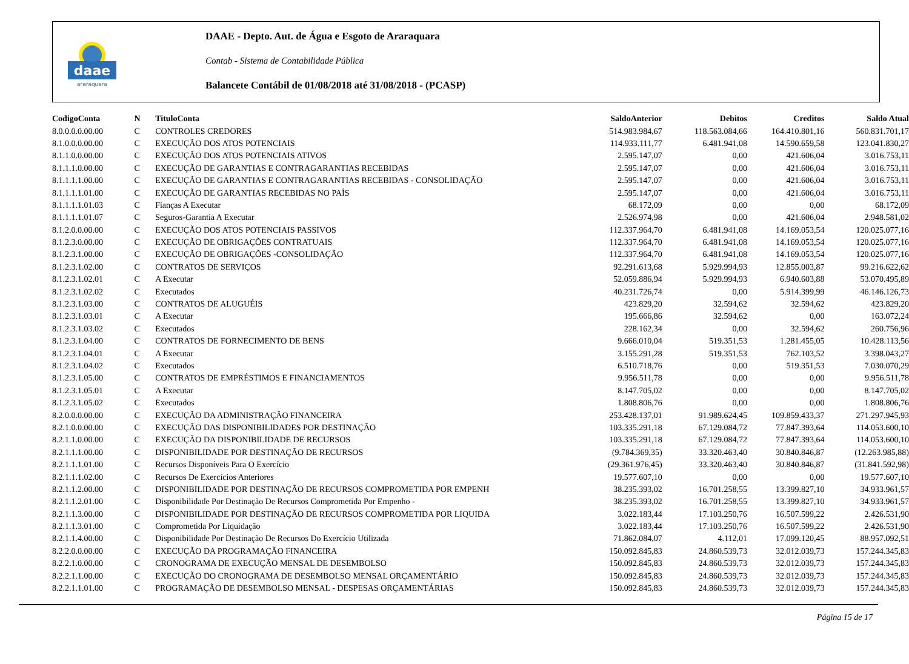daae
araraquara
DAAE - Depto. Aut. de Água e Esgoto de Araraquara
Contab - Sistema de Contabilidade Pública
Balancete Contábil de 01/08/2018 até 31/08/2018 - (PCASP)
| CodigoConta | N | TituloConta | SaldoAnterior | Debitos | Creditos | Saldo Atual |
| --- | --- | --- | --- | --- | --- | --- |
| 8.0.0.0.0.00.00 | C | CONTROLES CREDORES | 514.983.984,67 | 118.563.084,66 | 164.410.801,16 | 560.831.701,17 |
| 8.1.0.0.0.00.00 | C | EXECUÇÃO DOS ATOS POTENCIAIS | 114.933.111,77 | 6.481.941,08 | 14.590.659,58 | 123.041.830,27 |
| 8.1.1.0.0.00.00 | C | EXECUÇÃO DOS ATOS POTENCIAIS ATIVOS | 2.595.147,07 | 0,00 | 421.606,04 | 3.016.753,11 |
| 8.1.1.1.0.00.00 | C | EXECUÇÃO DE GARANTIAS E CONTRAGARANTIAS RECEBIDAS | 2.595.147,07 | 0,00 | 421.606,04 | 3.016.753,11 |
| 8.1.1.1.1.00.00 | C | EXECUÇÃO DE GARANTIAS E CONTRAGARANTIAS RECEBIDAS - CONSOLIDAÇÃO | 2.595.147,07 | 0,00 | 421.606,04 | 3.016.753,11 |
| 8.1.1.1.1.01.00 | C | EXECUÇÃO DE GARANTIAS RECEBIDAS NO PAÍS | 2.595.147,07 | 0,00 | 421.606,04 | 3.016.753,11 |
| 8.1.1.1.1.01.03 | C | Fianças A Executar | 68.172,09 | 0,00 | 0,00 | 68.172,09 |
| 8.1.1.1.1.01.07 | C | Seguros-Garantia A Executar | 2.526.974,98 | 0,00 | 421.606,04 | 2.948.581,02 |
| 8.1.2.0.0.00.00 | C | EXECUÇÃO DOS ATOS POTENCIAIS PASSIVOS | 112.337.964,70 | 6.481.941,08 | 14.169.053,54 | 120.025.077,16 |
| 8.1.2.3.0.00.00 | C | EXECUÇÃO DE OBRIGAÇÕES CONTRATUAIS | 112.337.964,70 | 6.481.941,08 | 14.169.053,54 | 120.025.077,16 |
| 8.1.2.3.1.00.00 | C | EXECUÇÃO DE OBRIGAÇÕES -CONSOLIDAÇÃO | 112.337.964,70 | 6.481.941,08 | 14.169.053,54 | 120.025.077,16 |
| 8.1.2.3.1.02.00 | C | CONTRATOS DE SERVIÇOS | 92.291.613,68 | 5.929.994,93 | 12.855.003,87 | 99.216.622,62 |
| 8.1.2.3.1.02.01 | C | A Executar | 52.059.886,94 | 5.929.994,93 | 6.940.603,88 | 53.070.495,89 |
| 8.1.2.3.1.02.02 | C | Executados | 40.231.726,74 | 0,00 | 5.914.399,99 | 46.146.126,73 |
| 8.1.2.3.1.03.00 | C | CONTRATOS DE ALUGUÉIS | 423.829,20 | 32.594,62 | 32.594,62 | 423.829,20 |
| 8.1.2.3.1.03.01 | C | A Executar | 195.666,86 | 32.594,62 | 0,00 | 163.072,24 |
| 8.1.2.3.1.03.02 | C | Executados | 228.162,34 | 0,00 | 32.594,62 | 260.756,96 |
| 8.1.2.3.1.04.00 | C | CONTRATOS DE FORNECIMENTO DE BENS | 9.666.010,04 | 519.351,53 | 1.281.455,05 | 10.428.113,56 |
| 8.1.2.3.1.04.01 | C | A Executar | 3.155.291,28 | 519.351,53 | 762.103,52 | 3.398.043,27 |
| 8.1.2.3.1.04.02 | C | Executados | 6.510.718,76 | 0,00 | 519.351,53 | 7.030.070,29 |
| 8.1.2.3.1.05.00 | C | CONTRATOS DE EMPRÉSTIMOS E FINANCIAMENTOS | 9.956.511,78 | 0,00 | 0,00 | 9.956.511,78 |
| 8.1.2.3.1.05.01 | C | A Executar | 8.147.705,02 | 0,00 | 0,00 | 8.147.705,02 |
| 8.1.2.3.1.05.02 | C | Executados | 1.808.806,76 | 0,00 | 0,00 | 1.808.806,76 |
| 8.2.0.0.0.00.00 | C | EXECUÇÃO DA ADMINISTRAÇÃO FINANCEIRA | 253.428.137,01 | 91.989.624,45 | 109.859.433,37 | 271.297.945,93 |
| 8.2.1.0.0.00.00 | C | EXECUÇÃO DAS DISPONIBILIDADES POR DESTINAÇÃO | 103.335.291,18 | 67.129.084,72 | 77.847.393,64 | 114.053.600,10 |
| 8.2.1.1.0.00.00 | C | EXECUÇÃO DA DISPONIBILIDADE DE RECURSOS | 103.335.291,18 | 67.129.084,72 | 77.847.393,64 | 114.053.600,10 |
| 8.2.1.1.1.00.00 | C | DISPONIBILIDADE POR DESTINAÇÃO DE RECURSOS | (9.784.369,35) | 33.320.463,40 | 30.840.846,87 | (12.263.985,88) |
| 8.2.1.1.1.01.00 | C | Recursos Disponíveis Para O Exercício | (29.361.976,45) | 33.320.463,40 | 30.840.846,87 | (31.841.592,98) |
| 8.2.1.1.1.02.00 | C | Recursos De Exercícios Anteriores | 19.577.607,10 | 0,00 | 0,00 | 19.577.607,10 |
| 8.2.1.1.2.00.00 | C | DISPONIBILIDADE POR DESTINAÇÃO DE RECURSOS COMPROMETIDA POR EMPENH | 38.235.393,02 | 16.701.258,55 | 13.399.827,10 | 34.933.961,57 |
| 8.2.1.1.2.01.00 | C | Disponibilidade Por Destinação De Recursos Comprometida Por Empenho - | 38.235.393,02 | 16.701.258,55 | 13.399.827,10 | 34.933.961,57 |
| 8.2.1.1.3.00.00 | C | DISPONIBILIDADE POR DESTINAÇÃO DE RECURSOS COMPROMETIDA POR LIQUIDA | 3.022.183,44 | 17.103.250,76 | 16.507.599,22 | 2.426.531,90 |
| 8.2.1.1.3.01.00 | C | Comprometida Por Liquidação | 3.022.183,44 | 17.103.250,76 | 16.507.599,22 | 2.426.531,90 |
| 8.2.1.1.4.00.00 | C | Disponibilidade Por Destinação De Recursos Do Exercício Utilizada | 71.862.084,07 | 4.112,01 | 17.099.120,45 | 88.957.092,51 |
| 8.2.2.0.0.00.00 | C | EXECUÇÃO DA PROGRAMAÇÃO FINANCEIRA | 150.092.845,83 | 24.860.539,73 | 32.012.039,73 | 157.244.345,83 |
| 8.2.2.1.0.00.00 | C | CRONOGRAMA DE EXECUÇÃO MENSAL DE DESEMBOLSO | 150.092.845,83 | 24.860.539,73 | 32.012.039,73 | 157.244.345,83 |
| 8.2.2.1.1.00.00 | C | EXECUÇÃO DO CRONOGRAMA DE DESEMBOLSO MENSAL ORÇAMENTÁRIO | 150.092.845,83 | 24.860.539,73 | 32.012.039,73 | 157.244.345,83 |
| 8.2.2.1.1.01.00 | C | PROGRAMAÇÃO DE DESEMBOLSO MENSAL - DESPESAS ORÇAMENTÁRIAS | 150.092.845,83 | 24.860.539,73 | 32.012.039,73 | 157.244.345,83 |
Página 15 de 17